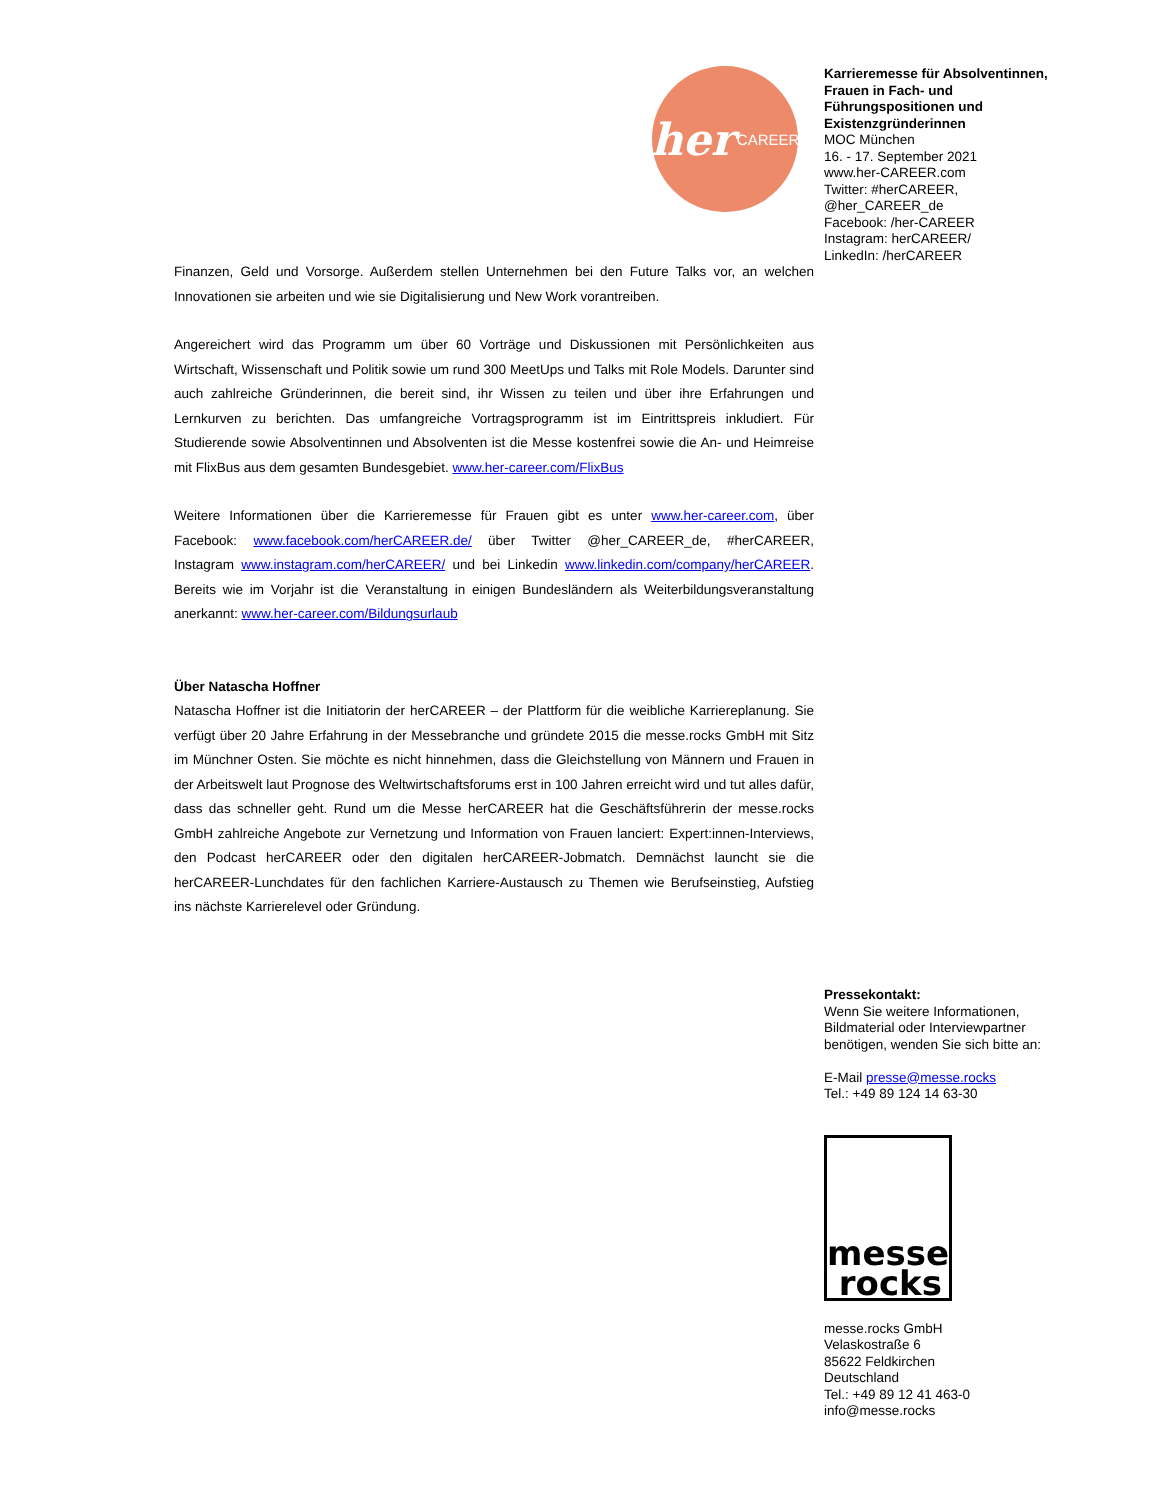her CAREER
Finanzen, Geld und Vorsorge. Außerdem stellen Unternehmen bei den Future Talks vor, an welchen Innovationen sie arbeiten und wie sie Digitalisierung und New Work vorantreiben.
Angereichert wird das Programm um über 60 Vorträge und Diskussionen mit Persönlichkeiten aus Wirtschaft, Wissenschaft und Politik sowie um rund 300 MeetUps und Talks mit Role Models. Darunter sind auch zahlreiche Gründerinnen, die bereit sind, ihr Wissen zu teilen und über ihre Erfahrungen und Lernkurven zu berichten. Das umfangreiche Vortragsprogramm ist im Eintrittspreis inkludiert. Für Studierende sowie Absolventinnen und Absolventen ist die Messe kostenfrei sowie die An- und Heimreise mit FlixBus aus dem gesamten Bundesgebiet. www.her-career.com/FlixBus
Weitere Informationen über die Karrieremesse für Frauen gibt es unter www.her-career.com, über Facebook: www.facebook.com/herCAREER.de/ über Twitter @her_CAREER_de, #herCAREER, Instagram www.instagram.com/herCAREER/ und bei Linkedin www.linkedin.com/company/herCAREER. Bereits wie im Vorjahr ist die Veranstaltung in einigen Bundesländern als Weiterbildungsveranstaltung anerkannt: www.her-career.com/Bildungsurlaub
Über Natascha Hoffner
Natascha Hoffner ist die Initiatorin der herCAREER – der Plattform für die weibliche Karriereplanung. Sie verfügt über 20 Jahre Erfahrung in der Messebranche und gründete 2015 die messe.rocks GmbH mit Sitz im Münchner Osten. Sie möchte es nicht hinnehmen, dass die Gleichstellung von Männern und Frauen in der Arbeitswelt laut Prognose des Weltwirtschaftsforums erst in 100 Jahren erreicht wird und tut alles dafür, dass das schneller geht. Rund um die Messe herCAREER hat die Geschäftsführerin der messe.rocks GmbH zahlreiche Angebote zur Vernetzung und Information von Frauen lanciert: Expert:innen-Interviews, den Podcast herCAREER oder den digitalen herCAREER-Jobmatch. Demnächst launcht sie die herCAREER-Lunchdates für den fachlichen Karriere-Austausch zu Themen wie Berufseinstieg, Aufstieg ins nächste Karrierelevel oder Gründung.
Karrieremesse für Absolventinnen, Frauen in Fach- und Führungspositionen und Existenzgründerinnen
MOC München
16. - 17. September 2021
www.her-CAREER.com
Twitter: #herCAREER, @her_CAREER_de
Facebook: /her-CAREER
Instagram: herCAREER/
LinkedIn: /herCAREER
Pressekontakt:
Wenn Sie weitere Informationen, Bildmaterial oder Interviewpartner benötigen, wenden Sie sich bitte an:
E-Mail presse@messe.rocks
Tel.: +49 89 124 14 63-30
messe
rocks
messe.rocks GmbH
Velaskostraße 6
85622 Feldkirchen
Deutschland
Tel.: +49 89 12 41 463-0
info@messe.rocks